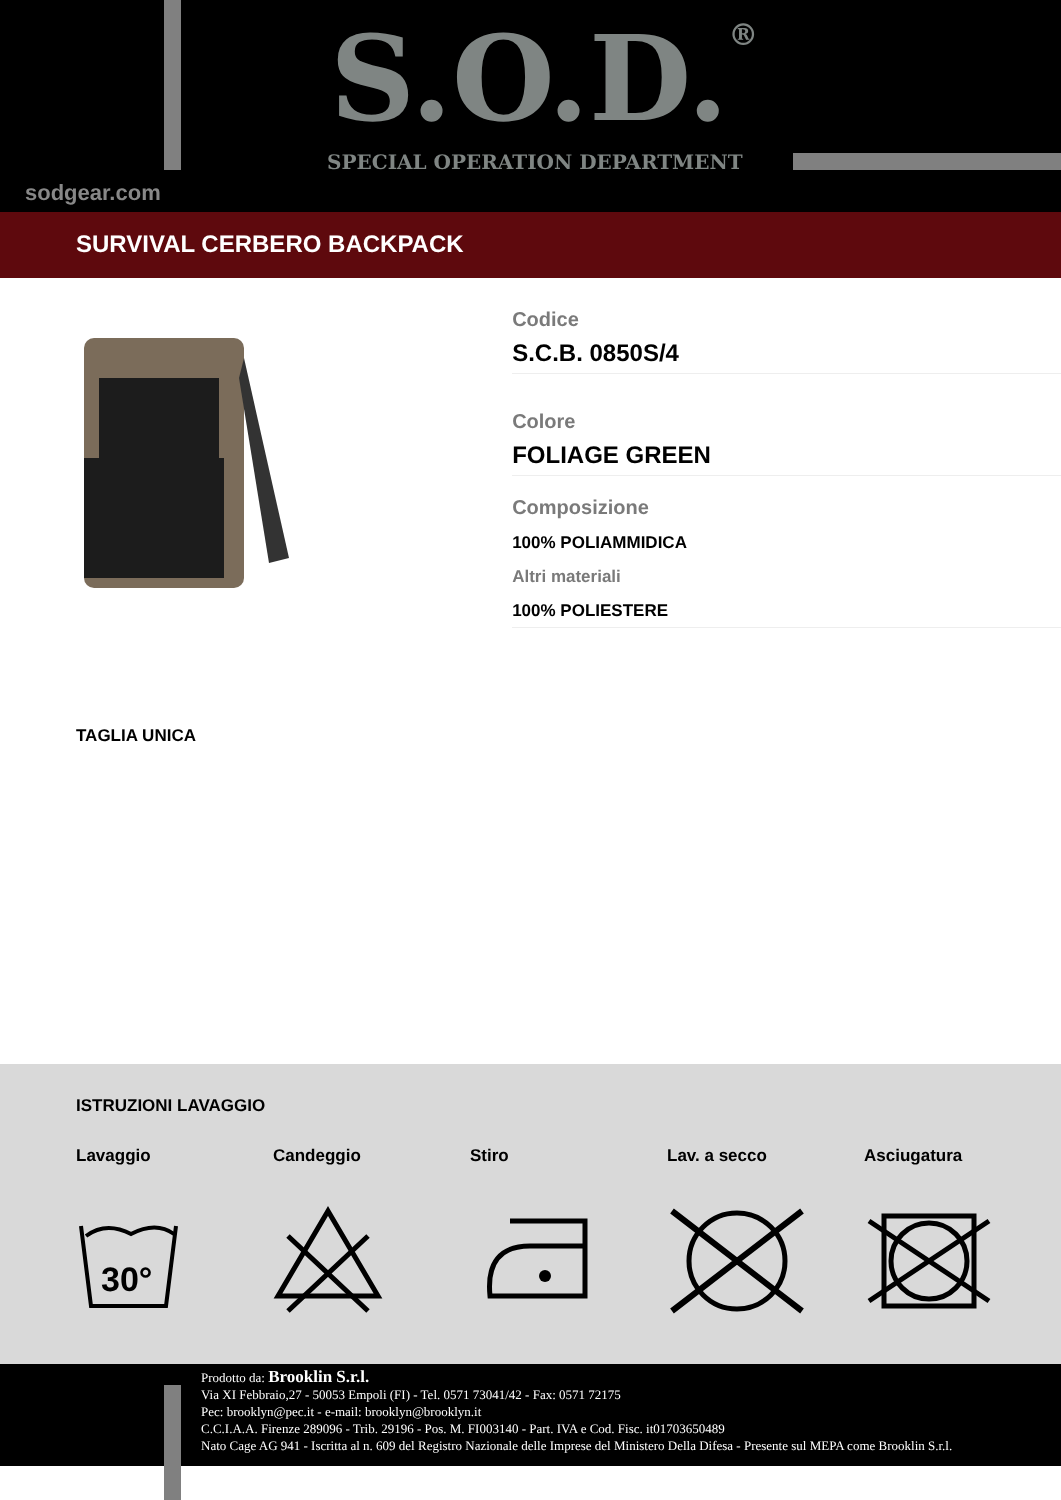S.O.D.®
SPECIAL OPERATION DEPARTMENT
sodgear.com
SURVIVAL CERBERO BACKPACK
Codice
S.C.B. 0850S/4
Colore
FOLIAGE GREEN
Composizione
100% POLIAMMIDICA
Altri materiali
100% POLIESTERE
TAGLIA UNICA
ISTRUZIONI LAVAGGIO
Lavaggio
30°
Candeggio Stiro Lav. a secco Asciugatura
Prodotto da: Brooklin S.r.l.
Via XI Febbraio,27 - 50053 Empoli (FI) - Tel. 0571 73041/42 - Fax: 0571 72175
Pec: brooklyn@pec.it - e-mail: brooklyn@brooklyn.it
C.C.I.A.A. Firenze 289096 - Trib. 29196 - Pos. M. FI003140 - Part. IVA e Cod. Fisc. it01703650489
Nato Cage AG 941 - Iscritta al n. 609 del Registro Nazionale delle Imprese del Ministero Della Difesa - Presente sul MEPA come Brooklin S.r.l.